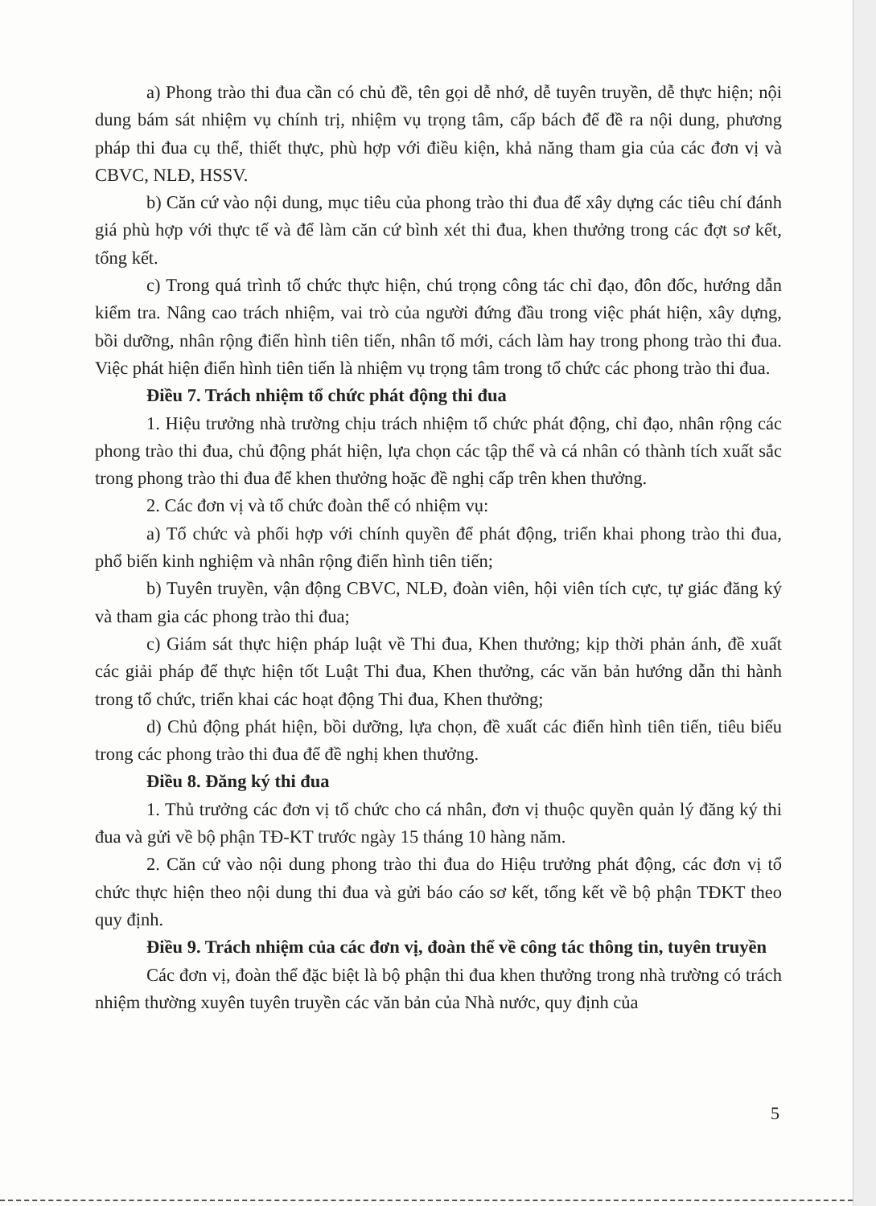a) Phong trào thi đua cần có chủ đề, tên gọi dễ nhớ, dễ tuyên truyền, dễ thực hiện; nội dung bám sát nhiệm vụ chính trị, nhiệm vụ trọng tâm, cấp bách để đề ra nội dung, phương pháp thi đua cụ thể, thiết thực, phù hợp với điều kiện, khả năng tham gia của các đơn vị và CBVC, NLĐ, HSSV.
b) Căn cứ vào nội dung, mục tiêu của phong trào thi đua để xây dựng các tiêu chí đánh giá phù hợp với thực tế và để làm căn cứ bình xét thi đua, khen thưởng trong các đợt sơ kết, tổng kết.
c) Trong quá trình tổ chức thực hiện, chú trọng công tác chỉ đạo, đôn đốc, hướng dẫn kiểm tra. Nâng cao trách nhiệm, vai trò của người đứng đầu trong việc phát hiện, xây dựng, bồi dưỡng, nhân rộng điển hình tiên tiến, nhân tố mới, cách làm hay trong phong trào thi đua. Việc phát hiện điển hình tiên tiến là nhiệm vụ trọng tâm trong tổ chức các phong trào thi đua.
Điều 7. Trách nhiệm tổ chức phát động thi đua
1. Hiệu trưởng nhà trường chịu trách nhiệm tổ chức phát động, chỉ đạo, nhân rộng các phong trào thi đua, chủ động phát hiện, lựa chọn các tập thể và cá nhân có thành tích xuất sắc trong phong trào thi đua để khen thưởng hoặc đề nghị cấp trên khen thưởng.
2. Các đơn vị và tổ chức đoàn thể có nhiệm vụ:
a) Tổ chức và phối hợp với chính quyền để phát động, triển khai phong trào thi đua, phổ biến kinh nghiệm và nhân rộng điển hình tiên tiến;
b) Tuyên truyền, vận động CBVC, NLĐ, đoàn viên, hội viên tích cực, tự giác đăng ký và tham gia các phong trào thi đua;
c) Giám sát thực hiện pháp luật về Thi đua, Khen thưởng; kịp thời phản ánh, đề xuất các giải pháp để thực hiện tốt Luật Thi đua, Khen thưởng, các văn bản hướng dẫn thi hành trong tổ chức, triển khai các hoạt động Thi đua, Khen thưởng;
d) Chủ động phát hiện, bồi dưỡng, lựa chọn, đề xuất các điển hình tiên tiến, tiêu biểu trong các phong trào thi đua để đề nghị khen thưởng.
Điều 8. Đăng ký thi đua
1. Thủ trưởng các đơn vị tổ chức cho cá nhân, đơn vị thuộc quyền quản lý đăng ký thi đua và gửi về bộ phận TĐ-KT trước ngày 15 tháng 10 hàng năm.
2. Căn cứ vào nội dung phong trào thi đua do Hiệu trưởng phát động, các đơn vị tổ chức thực hiện theo nội dung thi đua và gửi báo cáo sơ kết, tổng kết về bộ phận TĐKT theo quy định.
Điều 9. Trách nhiệm của các đơn vị, đoàn thể về công tác thông tin, tuyên truyền
Các đơn vị, đoàn thể đặc biệt là bộ phận thi đua khen thưởng trong nhà trường có trách nhiệm thường xuyên tuyên truyền các văn bản của Nhà nước, quy định của
5